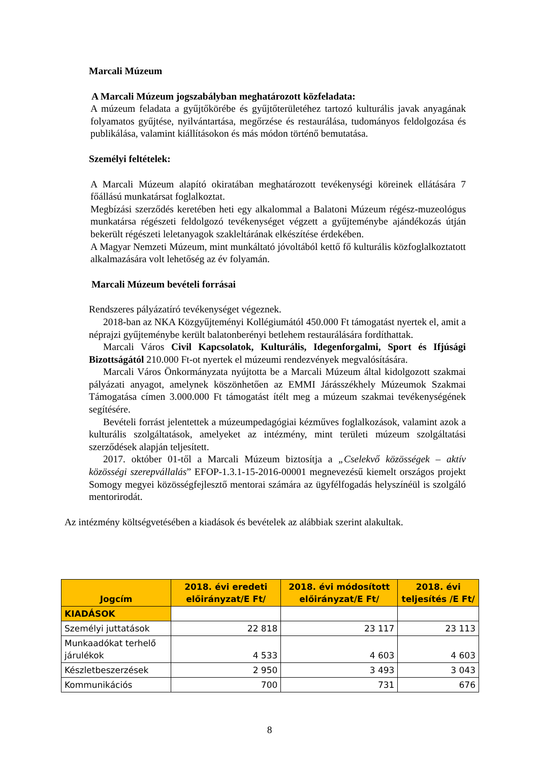Marcali Múzeum
A Marcali Múzeum jogszabályban meghatározott közfeladata:
A múzeum feladata a gyűjtőkörébe és gyűjtőterületéhez tartozó kulturális javak anyagának folyamatos gyűjtése, nyilvántartása, megőrzése és restaurálása, tudományos feldolgozása és publikálása, valamint kiállításokon és más módon történő bemutatása.
Személyi feltételek:
A Marcali Múzeum alapító okiratában meghatározott tevékenységi köreinek ellátására 7 főállású munkatársat foglalkoztat.
Megbízási szerződés keretében heti egy alkalommal a Balatoni Múzeum régész-muzeológus munkatársa régészeti feldolgozó tevékenységet végzett a gyűjteménybe ajándékozás útján bekerült régészeti leletanyagok szakleltárának elkészítése érdekében.
A Magyar Nemzeti Múzeum, mint munkáltató jóvoltából kettő fő kulturális közfoglalkoztatott alkalmazására volt lehetőség az év folyamán.
Marcali Múzeum bevételi forrásai
Rendszeres pályázatíró tevékenységet végeznek.
2018-ban az NKA Közgyűjteményi Kollégiumától 450.000 Ft támogatást nyertek el, amit a néprajzi gyűjteménybe került balatonberényi betlehem restaurálására fordíthattak.
Marcali Város Civil Kapcsolatok, Kulturális, Idegenforgalmi, Sport és Ifjúsági Bizottságától 210.000 Ft-ot nyertek el múzeumi rendezvények megvalósítására.
Marcali Város Önkormányzata nyújtotta be a Marcali Múzeum által kidolgozott szakmai pályázati anyagot, amelynek köszönhetően az EMMI Járásszékhely Múzeumok Szakmai Támogatása címen 3.000.000 Ft támogatást ítélt meg a múzeum szakmai tevékenységének segítésére.
Bevételi forrást jelentettek a múzeumpedagógiai kézműves foglalkozások, valamint azok a kulturális szolgáltatások, amelyeket az intézmény, mint területi múzeum szolgáltatási szerződések alapján teljesített.
2017. október 01-től a Marcali Múzeum biztosítja a „Cselekvő közösségek – aktív közösségi szerepvállalás” EFOP-1.3.1-15-2016-00001 megnevezésű kiemelt országos projekt Somogy megyei közösségfejlesztő mentorai számára az ügyfélfogadás helyszínéül is szolgáló mentorirodát.
Az intézmény költségvetésében a kiadások és bevételek az alábbiak szerint alakultak.
| Jogcím | 2018. évi eredeti előirányzat/E Ft/ | 2018. évi módosított előirányzat/E Ft/ | 2018. évi teljesítés /E Ft/ |
| --- | --- | --- | --- |
| KIADÁSOK | | | |
| Személyi juttatások | 22 818 | 23 117 | 23 113 |
| Munkaadókat terhelő járulékok | 4 533 | 4 603 | 4 603 |
| Készletbeszerzések | 2 950 | 3 493 | 3 043 |
| Kommunikációs | 700 | 731 | 676 |
8